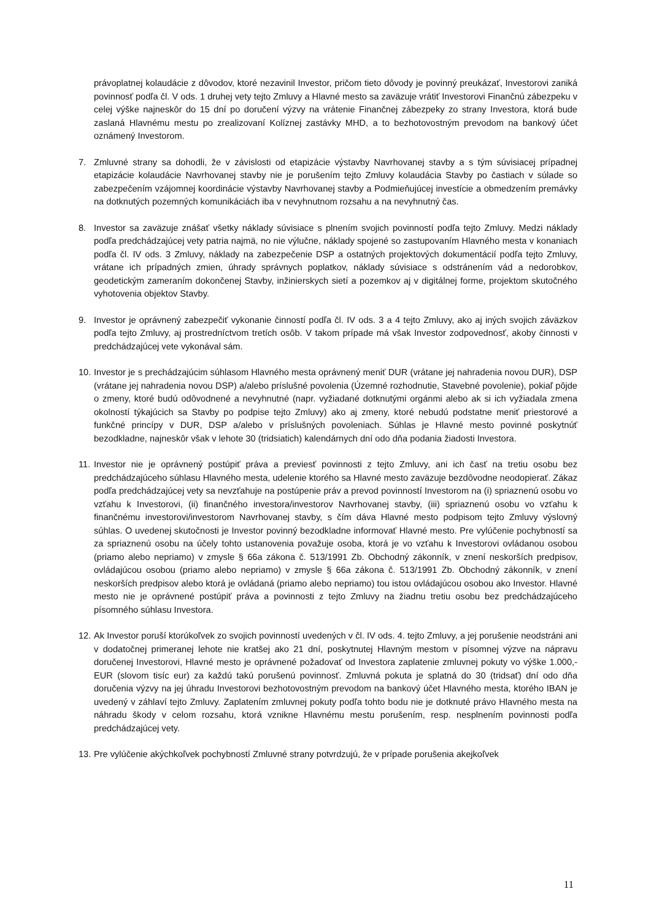právoplatnej kolaudácie z dôvodov, ktoré nezavinil Investor, pričom tieto dôvody je povinný preukázať, Investorovi zaniká povinnosť podľa čl. V ods. 1 druhej vety tejto Zmluvy a Hlavné mesto sa zaväzuje vrátiť Investorovi Finančnú zábezpeku v celej výške najneskôr do 15 dní po doručení výzvy na vrátenie Finančnej zábezpeky zo strany Investora, ktorá bude zaslaná Hlavnému mestu po zrealizovaní Kolíznej zastávky MHD, a to bezhotovostným prevodom na bankový účet oznámený Investorom.
7. Zmluvné strany sa dohodli, že v závislosti od etapizácie výstavby Navrhovanej stavby a s tým súvisiacej prípadnej etapizácie kolaudácie Navrhovanej stavby nie je porušením tejto Zmluvy kolaudácia Stavby po častiach v súlade so zabezpečením vzájomnej koordinácie výstavby Navrhovanej stavby a Podmieňujúcej investície a obmedzením premávky na dotknutých pozemných komunikáciách iba v nevyhnutnom rozsahu a na nevyhnutný čas.
8. Investor sa zaväzuje znášať všetky náklady súvisiace s plnením svojich povinností podľa tejto Zmluvy. Medzi náklady podľa predchádzajúcej vety patria najmä, no nie výlučne, náklady spojené so zastupovaním Hlavného mesta v konaniach podľa čl. IV ods. 3 Zmluvy, náklady na zabezpečenie DSP a ostatných projektových dokumentácií podľa tejto Zmluvy, vrátane ich prípadných zmien, úhrady správnych poplatkov, náklady súvisiace s odstránením vád a nedorobkov, geodetickým zameraním dokončenej Stavby, inžinierskych sietí a pozemkov aj v digitálnej forme, projektom skutočného vyhotovenia objektov Stavby.
9. Investor je oprávnený zabezpečiť vykonanie činností podľa čl. IV ods. 3 a 4 tejto Zmluvy, ako aj iných svojich záväzkov podľa tejto Zmluvy, aj prostredníctvom tretích osôb. V takom prípade má však Investor zodpovednosť, akoby činnosti v predchádzajúcej vete vykonával sám.
10.
Investor je s prechádzajúcim súhlasom Hlavného mesta oprávnený meniť DUR (vrátane jej nahradenia novou DUR), DSP (vrátane jej nahradenia novou DSP) a/alebo príslušné povolenia (Územné rozhodnutie, Stavebné povolenie), pokiaľ pôjde o zmeny, ktoré budú odôvodnené a nevyhnutné (napr. vyžiadané dotknutými orgánmi alebo ak si ich vyžiadala zmena okolností týkajúcich sa Stavby po podpise tejto Zmluvy) ako aj zmeny, ktoré nebudú podstatne meniť priestorové a funkčné princípy v DUR, DSP a/alebo v príslušných povoleniach. Súhlas je Hlavné mesto povinné poskytnúť bezodkladne, najneskôr však v lehote 30 (tridsiatich) kalendárnych dní odo dňa podania žiadosti Investora.
11.
Investor nie je oprávnený postúpiť práva a previesť povinnosti z tejto Zmluvy, ani ich časť na tretiu osobu bez predchádzajúceho súhlasu Hlavného mesta, udelenie ktorého sa Hlavné mesto zaväzuje bezdôvodne neodopierať. Zákaz podľa predchádzajúcej vety sa nevzťahuje na postúpenie práv a prevod povinností Investorom na (i) spriaznenú osobu vo vzťahu k Investorovi, (ii) finančného investora/investorov Navrhovanej stavby, (iii) spriaznenú osobu vo vzťahu k finančnému investorovi/investorom Navrhovanej stavby, s čím dáva Hlavné mesto podpisom tejto Zmluvy výslovný súhlas. O uvedenej skutočnosti je Investor povinný bezodkladne informovať Hlavné mesto. Pre vylúčenie pochybností sa za spriaznenú osobu na účely tohto ustanovenia považuje osoba, ktorá je vo vzťahu k Investorovi ovládanou osobou (priamo alebo nepriamo) v zmysle § 66a zákona č. 513/1991 Zb. Obchodný zákonník, v znení neskorších predpisov, ovládajúcou osobou (priamo alebo nepriamo) v zmysle § 66a zákona č. 513/1991 Zb. Obchodný zákonník, v znení neskorších predpisov alebo ktorá je ovládaná (priamo alebo nepriamo) tou istou ovládajúcou osobou ako Investor. Hlavné mesto nie je oprávnené postúpiť práva a povinnosti z tejto Zmluvy na žiadnu tretiu osobu bez predchádzajúceho písomného súhlasu Investora.
12.
Ak Investor poruší ktorúkoľvek zo svojich povinností uvedených v čl. IV ods. 4. tejto Zmluvy, a jej porušenie neodstráni ani v dodatočnej primeranej lehote nie kratšej ako 21 dní, poskytnutej Hlavným mestom v písomnej výzve na nápravu doručenej Investorovi, Hlavné mesto je oprávnené požadovať od Investora zaplatenie zmluvnej pokuty vo výške 1.000,- EUR (slovom tisíc eur) za každú takú porušenú povinnosť. Zmluvná pokuta je splatná do 30 (tridsať) dní odo dňa doručenia výzvy na jej úhradu Investorovi bezhotovostným prevodom na bankový účet Hlavného mesta, ktorého IBAN je uvedený v záhlaví tejto Zmluvy. Zaplatením zmluvnej pokuty podľa tohto bodu nie je dotknuté právo Hlavného mesta na náhradu škody v celom rozsahu, ktorá vznikne Hlavnému mestu porušením, resp. nesplnením povinnosti podľa predchádzajúcej vety.
13.
Pre vylúčenie akýchkoľvek pochybností Zmluvné strany potvrdzujú, že v prípade porušenia akejkoľvek
11